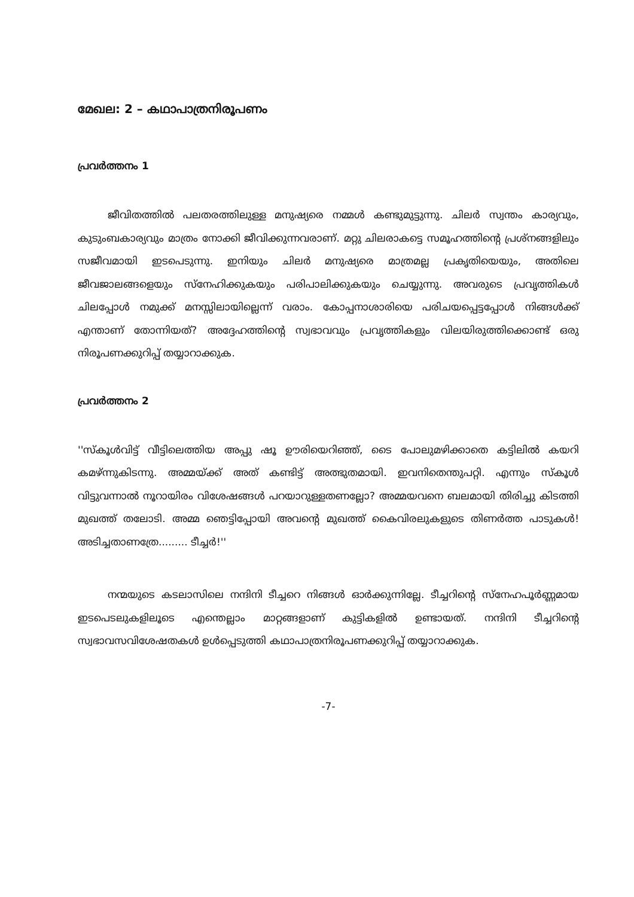മേഖല: 2 – കഥാപാത്രനിരൂപണം
പ്രവർത്തനം 1
ജീവിതത്തിൽ പലതരത്തിലുള്ള മനുഷ്യരെ നമ്മൾ കണ്ടുമുട്ടുന്നു. ചിലർ സ്വന്തം കാര്യവും, കുടുംബകാര്യവും മാത്രം നോക്കി ജീവിക്കുന്നവരാണ്. മറ്റു ചിലരാകട്ടെ സമൂഹത്തിന്റെ പ്രശ്നങ്ങളിലും സജീവമായി ഇടപെടുന്നു. ഇനിയും ചിലർ മനുഷ്യരെ മാത്രമല്ല പ്രകൃതിയെയും, അതിലെ ജീവജാലങ്ങളെയും സ്നേഹിക്കുകയും പരിപാലിക്കുകയും ചെയ്യുന്നു. അവരുടെ പ്രവൃത്തികൾ ചിലപ്പോൾ നമുക്ക് മനസ്സിലായില്ലെന്ന് വരാം. കോപ്പനാശാരിയെ പരിചയപ്പെട്ടപ്പോൾ നിങ്ങൾക്ക് എന്താണ് തോന്നിയത്? അദ്ദേഹത്തിന്റെ സ്വഭാവവും പ്രവൃത്തികളും വിലയിരുത്തിക്കൊണ്ട് ഒരു നിരൂപണക്കുറിപ്പ് തയ്യാറാക്കുക.
പ്രവർത്തനം 2
''സ്കൂൾവിട്ട് വീട്ടിലെത്തിയ അപ്പു ഷൂ ഊരിയെറിഞ്ഞ്, ടൈ പോലുമഴിക്കാതെ കട്ടിലിൽ കയറി കമഴ്ന്നുകിടന്നു. അമ്മയ്ക്ക് അത് കണ്ടിട്ട് അത്ഭുതമായി. ഇവനിതെന്തുപറ്റി. എന്നും സ്കൂൾ വിട്ടുവന്നാൽ നൂറായിരം വിശേഷങ്ങൾ പറയാറുള്ളതണല്ലോ? അമ്മയവനെ ബലമായി തിരിച്ചു കിടത്തി മുഖത്ത് തലോടി. അമ്മ ഞെട്ടിപ്പോയി അവന്റെ മുഖത്ത് കൈവിരലുകളുടെ തിണർത്ത പാടുകൾ! അടിച്ചതാണത്രേ......... ടീച്ചർ!''
നന്മയുടെ കടലാസിലെ നന്ദിനി ടീച്ചറെ നിങ്ങൾ ഓർക്കുന്നില്ലേ. ടീച്ചറിന്റെ സ്നേഹപൂർണ്ണമായ ഇടപെടലുകളിലൂടെ എന്തെല്ലാം മാറ്റങ്ങളാണ് കുട്ടികളിൽ ഉണ്ടായത്. നന്ദിനി ടീച്ചറിന്റെ സ്വഭാവസവിശേഷതകൾ ഉൾപ്പെടുത്തി കഥാപാത്രനിരൂപണക്കുറിപ്പ് തയ്യാറാക്കുക.
-7-